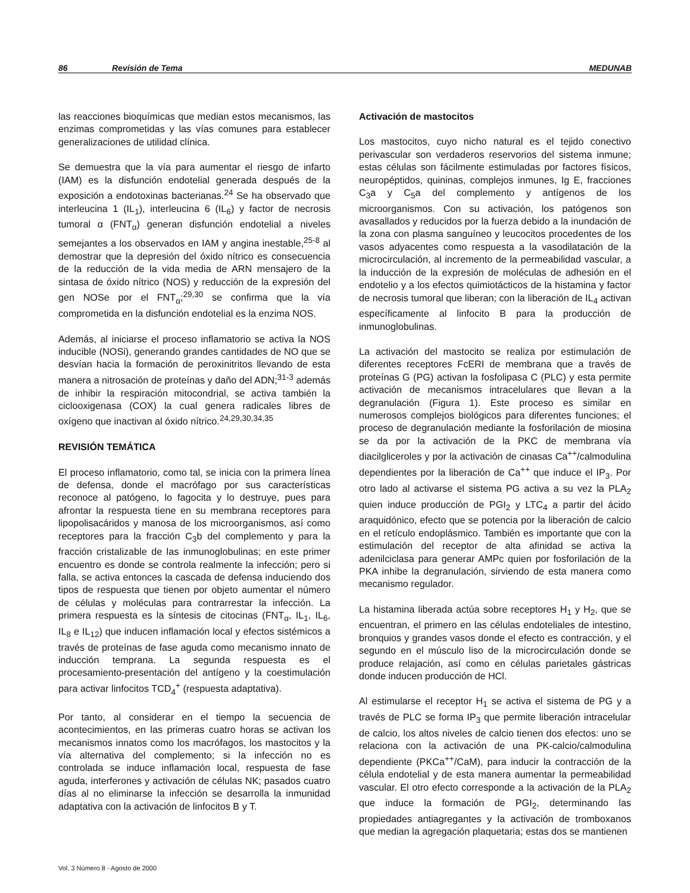86 Revisión de Tema MEDUNAB
las reacciones bioquímicas que median estos mecanismos, las enzimas comprometidas y las vías comunes para establecer generalizaciones de utilidad clínica.
Se demuestra que la vía para aumentar el riesgo de infarto (IAM) es la disfunción endotelial generada después de la exposición a endotoxinas bacterianas.<sup>24</sup> Se ha observado que interleucina 1 (IL<sub>1</sub>), interleucina 6 (IL<sub>6</sub>) y factor de necrosis tumoral α (FNT<sub>α</sub>) generan disfunción endotelial a niveles semejantes a los observados en IAM y angina inestable,<sup>25-8</sup> al demostrar que la depresión del óxido nítrico es consecuencia de la reducción de la vida media de ARN mensajero de la sintasa de óxido nítrico (NOS) y reducción de la expresión del gen NOSe por el FNT<sub>α</sub>;<sup>29,30</sup> se confirma que la vía comprometida en la disfunción endotelial es la enzima NOS.
Además, al iniciarse el proceso inflamatorio se activa la NOS inducible (NOSi), generando grandes cantidades de NO que se desvían hacia la formación de peroxinitritos llevando de esta manera a nitrosación de proteínas y daño del ADN;<sup>31-3</sup> además de inhibir la respiración mitocondrial, se activa también la ciclooxigenasa (COX) la cual genera radicales libres de oxígeno que inactivan al óxido nítrico.<sup>24,29,30,34,35</sup>
REVISIÓN TEMÁTICA
El proceso inflamatorio, como tal, se inicia con la primera línea de defensa, donde el macrófago por sus características reconoce al patógeno, lo fagocita y lo destruye, pues para afrontar la respuesta tiene en su membrana receptores para lipopolisacáridos y manosa de los microorganismos, así como receptores para la fracción C<sub>3</sub>b del complemento y para la fracción cristalizable de las inmunoglobulinas; en este primer encuentro es donde se controla realmente la infección; pero si falla, se activa entonces la cascada de defensa induciendo dos tipos de respuesta que tienen por objeto aumentar el número de células y moléculas para contrarrestar la infección. La primera respuesta es la síntesis de citocinas (FNT<sub>α</sub>, IL<sub>1</sub>, IL<sub>6</sub>, IL<sub>8</sub> e IL<sub>12</sub>) que inducen inflamación local y efectos sistémicos a través de proteínas de fase aguda como mecanismo innato de inducción temprana. La segunda respuesta es el procesamiento-presentación del antígeno y la coestimulación para activar linfocitos TCD<sub>4</sub><sup>+</sup> (respuesta adaptativa).
Por tanto, al considerar en el tiempo la secuencia de acontecimientos, en las primeras cuatro horas se activan los mecanismos innatos como los macrófagos, los mastocitos y la vía alternativa del complemento; si la infección no es controlada se induce inflamación local, respuesta de fase aguda, interferones y activación de células NK; pasados cuatro días al no eliminarse la infección se desarrolla la inmunidad adaptativa con la activación de linfocitos B y T.
Activación de mastocitos
Los mastocitos, cuyo nicho natural es el tejido conectivo perivascular son verdaderos reservorios del sistema inmune; estas células son fácilmente estimuladas por factores físicos, neuropéptidos, quininas, complejos inmunes, Ig E, fracciones C<sub>3</sub>a y C<sub>5</sub>a del complemento y antígenos de los microorganismos. Con su activación, los patógenos son avasallados y reducidos por la fuerza debido a la inundación de la zona con plasma sanguíneo y leucocitos procedentes de los vasos adyacentes como respuesta a la vasodilatación de la microcirculación, al incremento de la permeabilidad vascular, a la inducción de la expresión de moléculas de adhesión en el endotelio y a los efectos quimiotácticos de la histamina y factor de necrosis tumoral que liberan; con la liberación de IL<sub>4</sub> activan específicamente al linfocito B para la producción de inmunoglobulinas.
La activación del mastocito se realiza por estimulación de diferentes receptores FcERI de membrana que a través de proteínas G (PG) activan la fosfolipasa C (PLC) y esta permite activación de mecanismos intracelulares que llevan a la degranulación (Figura 1). Este proceso es similar en numerosos complejos biológicos para diferentes funciones; el proceso de degranulación mediante la fosforilación de miosina se da por la activación de la PKC de membrana vía diacilgliceroles y por la activación de cinasas Ca<sup>++</sup>/calmodulina dependientes por la liberación de Ca<sup>++</sup> que induce el IP<sub>3</sub>. Por otro lado al activarse el sistema PG activa a su vez la PLA<sub>2</sub> quien induce producción de PGI<sub>2</sub> y LTC<sub>4</sub> a partir del ácido araquidónico, efecto que se potencia por la liberación de calcio en el retículo endoplásmico. También es importante que con la estimulación del receptor de alta afinidad se activa la adenilciclasa para generar AMPc quien por fosforilación de la PKA inhibe la degranulación, sirviendo de esta manera como mecanismo regulador.
La histamina liberada actúa sobre receptores H<sub>1</sub> y H<sub>2</sub>, que se encuentran, el primero en las células endoteliales de intestino, bronquios y grandes vasos donde el efecto es contracción, y el segundo en el músculo liso de la microcirculación donde se produce relajación, así como en células parietales gástricas donde inducen producción de HCl.
Al estimularse el receptor H<sub>1</sub> se activa el sistema de PG y a través de PLC se forma IP<sub>3</sub> que permite liberación intracelular de calcio, los altos niveles de calcio tienen dos efectos: uno se relaciona con la activación de una PK-calcio/calmodulina dependiente (PKCa<sup>++</sup>/CaM), para inducir la contracción de la célula endotelial y de esta manera aumentar la permeabilidad vascular. El otro efecto corresponde a la activación de la PLA<sub>2</sub> que induce la formación de PGI<sub>2</sub>, determinando las propiedades antiagregantes y la activación de tromboxanos que median la agregación plaquetaria; estas dos se mantienen
Vol. 3 Número 8 - Agosto de 2000